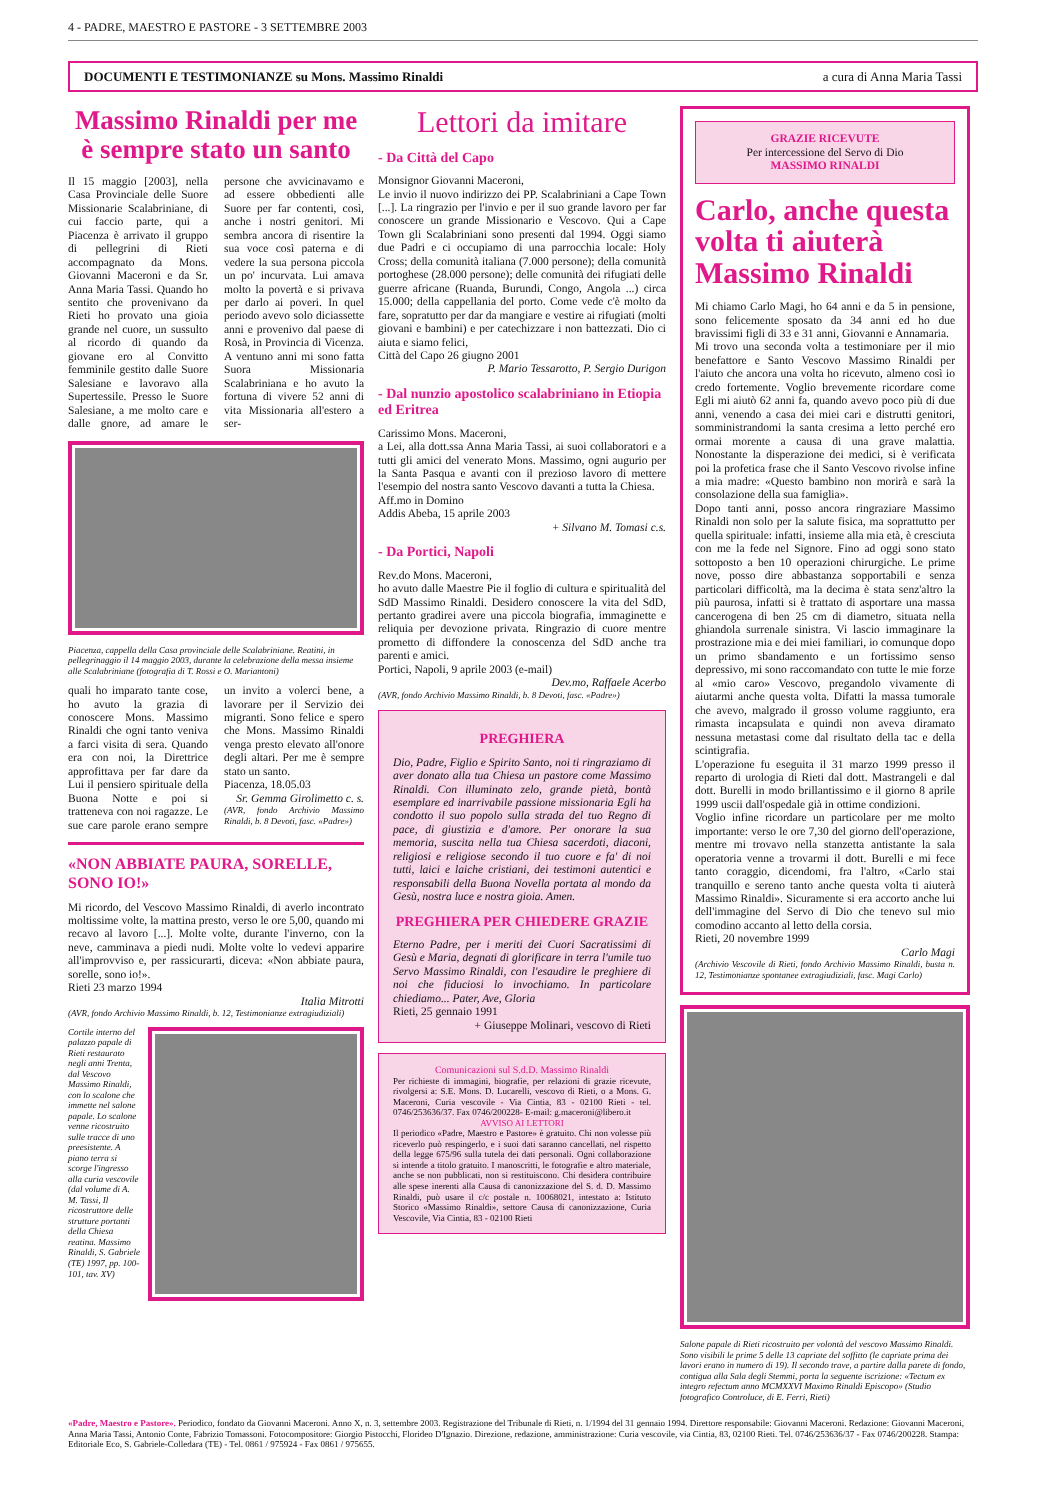4 - PADRE, MAESTRO E PASTORE - 3 SETTEMBRE 2003
DOCUMENTI E TESTIMONIANZE su Mons. Massimo Rinaldi a cura di Anna Maria Tassi
Massimo Rinaldi per me è sempre stato un santo
Il 15 maggio [2003], nella Casa Provinciale delle Suore Missionarie Scalabriniane, di cui faccio parte, qui a Piacenza è arrivato il gruppo di pellegrini di Rieti accompagnato da Mons. Giovanni Maceroni e da Sr. Anna Maria Tassi. Quando ho sentito che provenivano da Rieti ho provato una gioia grande nel cuore, un sussulto al ricordo di quando da giovane ero al Convitto femminile gestito dalle Suore Salesiane e lavoravo alla Supertessile. Presso le Suore Salesiane, a me molto care e dalle gnore, ad amare le persone che avvicinavamo e ad essere obbedienti alle Suore per far contenti, così, anche i nostri genitori. Mi sembra ancora di risentire la sua voce così paterna e di vedere la sua persona piccola un po' incurvata. Lui amava molto la povertà e si privava per darlo ai poveri. In quel periodo avevo solo diciassette anni e provenivo dal paese di Rosà, in Provincia di Vicenza. A ventuno anni mi sono fatta Suora Missionaria Scalabriniana e ho avuto la fortuna di vivere 52 anni di vita Missionaria all'estero a ser-
Piacenza, cappella della Casa provinciale delle Scalabriniane. Reatini, in pellegrinaggio il 14 maggio 2003, durante la celebrazione della messa insieme alle Scalabriniane (fotografia di T. Rossi e O. Mariantoni)
quali ho imparato tante cose, ho avuto la grazia di conoscere Mons. Massimo Rinaldi che ogni tanto veniva a farci visita di sera. Quando era con noi, la Direttrice approfittava per far dare da Lui il pensiero spirituale della Buona Notte e poi si tratteneva con noi ragazze. Le sue care parole erano sempre un invito a volerci bene, a lavorare per il Servizio dei migranti. Sono felice e spero che Mons. Massimo Rinaldi venga presto elevato all'onore degli altari. Per me è sempre stato un santo.
Piacenza, 18.05.03
Sr. Gemma Girolimetto c. s.
(AVR, fondo Archivio Massimo Rinaldi, b. 8 Devoti, fasc. «Padre»)
«NON ABBIATE PAURA, SORELLE, SONO IO!»
Mi ricordo, del Vescovo Massimo Rinaldi, di averlo incontrato moltissime volte, la mattina presto, verso le ore 5,00, quando mi recavo al lavoro [...]. Molte volte, durante l'inverno, con la neve, camminava a piedi nudi. Molte volte lo vedevi apparire all'improvviso e, per rassicurarti, diceva: «Non abbiate paura, sorelle, sono io!».
Rieti 23 marzo 1994
Italia Mitrotti
(AVR, fondo Archivio Massimo Rinaldi, b. 12, Testimonianze extragiudiziali)
Cortile interno del palazzo papale di Rieti restaurato negli anni Trenta, dal Vescovo Massimo Rinaldi, con lo scalone che immette nel salone papale. Lo scalone venne ricostruito sulle tracce di uno preesistente. A piano terra si scorge l'ingresso alla curia vescovile (dal volume di A. M. Tassi, Il ricostruttore delle strutture portanti della Chiesa reatina. Massimo Rinaldi, S. Gabriele (TE) 1997, pp. 100-101, tav. XV)
Lettori da imitare
- Da Città del Capo
Monsignor Giovanni Maceroni,
Le invio il nuovo indirizzo dei PP. Scalabriniani a Cape Town [...]. La ringrazio per l'invio e per il suo grande lavoro per far conoscere un grande Missionario e Vescovo. Qui a Cape Town gli Scalabriniani sono presenti dal 1994. Oggi siamo due Padri e ci occupiamo di una parrocchia locale: Holy Cross; della comunità italiana (7.000 persone); della comunità portoghese (28.000 persone); delle comunità dei rifugiati delle guerre africane (Ruanda, Burundi, Congo, Angola ...) circa 15.000; della cappellania del porto. Come vede c'è molto da fare, sopratutto per dar da mangiare e vestire ai rifugiati (molti giovani e bambini) e per catechizzare i non battezzati. Dio ci aiuta e siamo felici,
Città del Capo 26 giugno 2001
P. Mario Tessarotto, P. Sergio Durigon
- Dal nunzio apostolico scalabriniano in Etiopia ed Eritrea
Carissimo Mons. Maceroni,
a Lei, alla dott.ssa Anna Maria Tassi, ai suoi collaboratori e a tutti gli amici del venerato Mons. Massimo, ogni augurio per la Santa Pasqua e avanti con il prezioso lavoro di mettere l'esempio del nostra santo Vescovo davanti a tutta la Chiesa.
Aff.mo in Domino
Addis Abeba, 15 aprile 2003
+ Silvano M. Tomasi c.s.
- Da Portici, Napoli
Rev.do Mons. Maceroni,
ho avuto dalle Maestre Pie il foglio di cultura e spiritualità del SdD Massimo Rinaldi. Desidero conoscere la vita del SdD, pertanto gradirei avere una piccola biografia, immaginette e reliquia per devozione privata. Ringrazio di cuore mentre prometto di diffondere la conoscenza del SdD anche tra parenti e amici.
Portici, Napoli, 9 aprile 2003 (e-mail)
Dev.mo, Raffaele Acerbo
(AVR, fondo Archivio Massimo Rinaldi, b. 8 Devoti, fasc. «Padre»)
PREGHIERA
Dio, Padre, Figlio e Spirito Santo, noi ti ringraziamo di aver donato alla tua Chiesa un pastore come Massimo Rinaldi. Con illuminato zelo, grande pietà, bontà esemplare ed inarrivabile passione missionaria Egli ha condotto il suo popolo sulla strada del tuo Regno di pace, di giustizia e d'amore. Per onorare la sua memoria, suscita nella tua Chiesa sacerdoti, diaconi, religiosi e religiose secondo il tuo cuore e fa' di noi tutti, laici e laiche cristiani, dei testimoni autentici e responsabili della Buona Novella portata al mondo da Gesù, nostra luce e nostra gioia. Amen.
PREGHIERA PER CHIEDERE GRAZIE
Eterno Padre, per i meriti dei Cuori Sacratissimi di Gesù e Maria, degnati di glorificare in terra l'umile tuo Servo Massimo Rinaldi, con l'esaudire le preghiere di noi che fiduciosi lo invochiamo. In particolare chiediamo... Pater, Ave, Gloria
Rieti, 25 gennaio 1991
+ Giuseppe Molinari, vescovo di Rieti
Comunicazioni sul S.d.D. Massimo Rinaldi
Per richieste di immagini, biografie, per relazioni di grazie ricevute, rivolgersi a: S.E. Mons. D. Lucarelli, vescovo di Rieti, o a Mons. G. Maceroni, Curia vescovile - Via Cintia, 83 - 02100 Rieti - tel. 0746/253636/37. Fax 0746/200228- E-mail: g.maceroni@libero.it
AVVISO AI LETTORI
Il periodico «Padre, Maestro e Pastore» è gratuito. Chi non volesse più riceverlo può respingerlo, e i suoi dati saranno cancellati, nel rispetto della legge 675/96 sulla tutela dei dati personali. Ogni collaborazione si intende a titolo gratuito. I manoscritti, le fotografie e altro materiale, anche se non pubblicati, non si restituiscono. Chi desidera contribuire alle spese inerenti alla Causa di canonizzazione del S. d. D. Massimo Rinaldi, può usare il c/c postale n. 10068021, intestato a: Istituto Storico «Massimo Rinaldi», settore Causa di canonizzazione, Curia Vescovile, Via Cintia, 83 - 02100 Rieti
GRAZIE RICEVUTE
Per intercessione del Servo di Dio
MASSIMO RINALDI
Carlo, anche questa volta ti aiuterà Massimo Rinaldi
Mi chiamo Carlo Magi, ho 64 anni e da 5 in pensione, sono felicemente sposato da 34 anni ed ho due bravissimi figli di 33 e 31 anni, Giovanni e Annamaria.
Mi trovo una seconda volta a testimoniare per il mio benefattore e Santo Vescovo Massimo Rinaldi per l'aiuto che ancora una volta ho ricevuto, almeno così io credo fortemente. Voglio brevemente ricordare come Egli mi aiutò 62 anni fa, quando avevo poco più di due anni, venendo a casa dei miei cari e distrutti genitori, somministrandomi la santa cresima a letto perché ero ormai morente a causa di una grave malattia. Nonostante la disperazione dei medici, si è verificata poi la profetica frase che il Santo Vescovo rivolse infine a mia madre: «Questo bambino non morirà e sarà la consolazione della sua famiglia».
Dopo tanti anni, posso ancora ringraziare Massimo Rinaldi non solo per la salute fisica, ma soprattutto per quella spirituale: infatti, insieme alla mia età, è cresciuta con me la fede nel Signore. Fino ad oggi sono stato sottoposto a ben 10 operazioni chirurgiche. Le prime nove, posso dire abbastanza sopportabili e senza particolari difficoltà, ma la decima è stata senz'altro la più paurosa, infatti si è trattato di asportare una massa cancerogena di ben 25 cm di diametro, situata nella ghiandola surrenale sinistra. Vi lascio immaginare la prostrazione mia e dei miei familiari, io comunque dopo un primo sbandamento e un fortissimo senso depressivo, mi sono raccomandato con tutte le mie forze al «mio caro» Vescovo, pregandolo vivamente di aiutarmi anche questa volta. Difatti la massa tumorale che avevo, malgrado il grosso volume raggiunto, era rimasta incapsulata e quindi non aveva diramato nessuna metastasi come dal risultato della tac e della scintigrafia.
L'operazione fu eseguita il 31 marzo 1999 presso il reparto di urologia di Rieti dal dott. Mastrangeli e dal dott. Burelli in modo brillantissimo e il giorno 8 aprile 1999 uscii dall'ospedale già in ottime condizioni.
Voglio infine ricordare un particolare per me molto importante: verso le ore 7,30 del giorno dell'operazione, mentre mi trovavo nella stanzetta antistante la sala operatoria venne a trovarmi il dott. Burelli e mi fece tanto coraggio, dicendomi, fra l'altro, «Carlo stai tranquillo e sereno tanto anche questa volta ti aiuterà Massimo Rinaldi». Sicuramente si era accorto anche lui dell'immagine del Servo di Dio che tenevo sul mio comodino accanto al letto della corsia.
Rieti, 20 novembre 1999
Carlo Magi
(Archivio Vescovile di Rieti, fondo Archivio Massimo Rinaldi, busta n. 12, Testimonianze spontanee extragiudiziali, fasc. Magi Carlo)
Salone papale di Rieti ricostruito per volontà del vescovo Massimo Rinaldi. Sono visibili le prime 5 delle 13 capriate del soffitto (le capriate prima dei lavori erano in numero di 19). Il secondo trave, a partire dalla parete di fondo, contigua alla Sala degli Stemmi, porta la seguente iscrizione: «Tectum ex integro refectum anno MCMXXVI Maximo Rinaldi Episcopo» (Studio fotografico Controluce, di E. Ferri, Rieti)
«Padre, Maestro e Pastore». Periodico, fondato da Giovanni Maceroni. Anno X, n. 3, settembre 2003. Registrazione del Tribunale di Rieti, n. 1/1994 del 31 gennaio 1994. Direttore responsabile: Giovanni Maceroni. Redazione: Giovanni Maceroni, Anna Maria Tassi, Antonio Conte, Fabrizio Tomassoni. Fotocompositore: Giorgio Pistocchi, Florideo D'Ignazio. Direzione, redazione, amministrazione: Curia vescovile, via Cintia, 83, 02100 Rieti. Tel. 0746/253636/37 - Fax 0746/200228. Stampa: Editoriale Eco, S. Gabriele-Colledara (TE) - Tel. 0861 / 975924 - Fax 0861 / 975655.